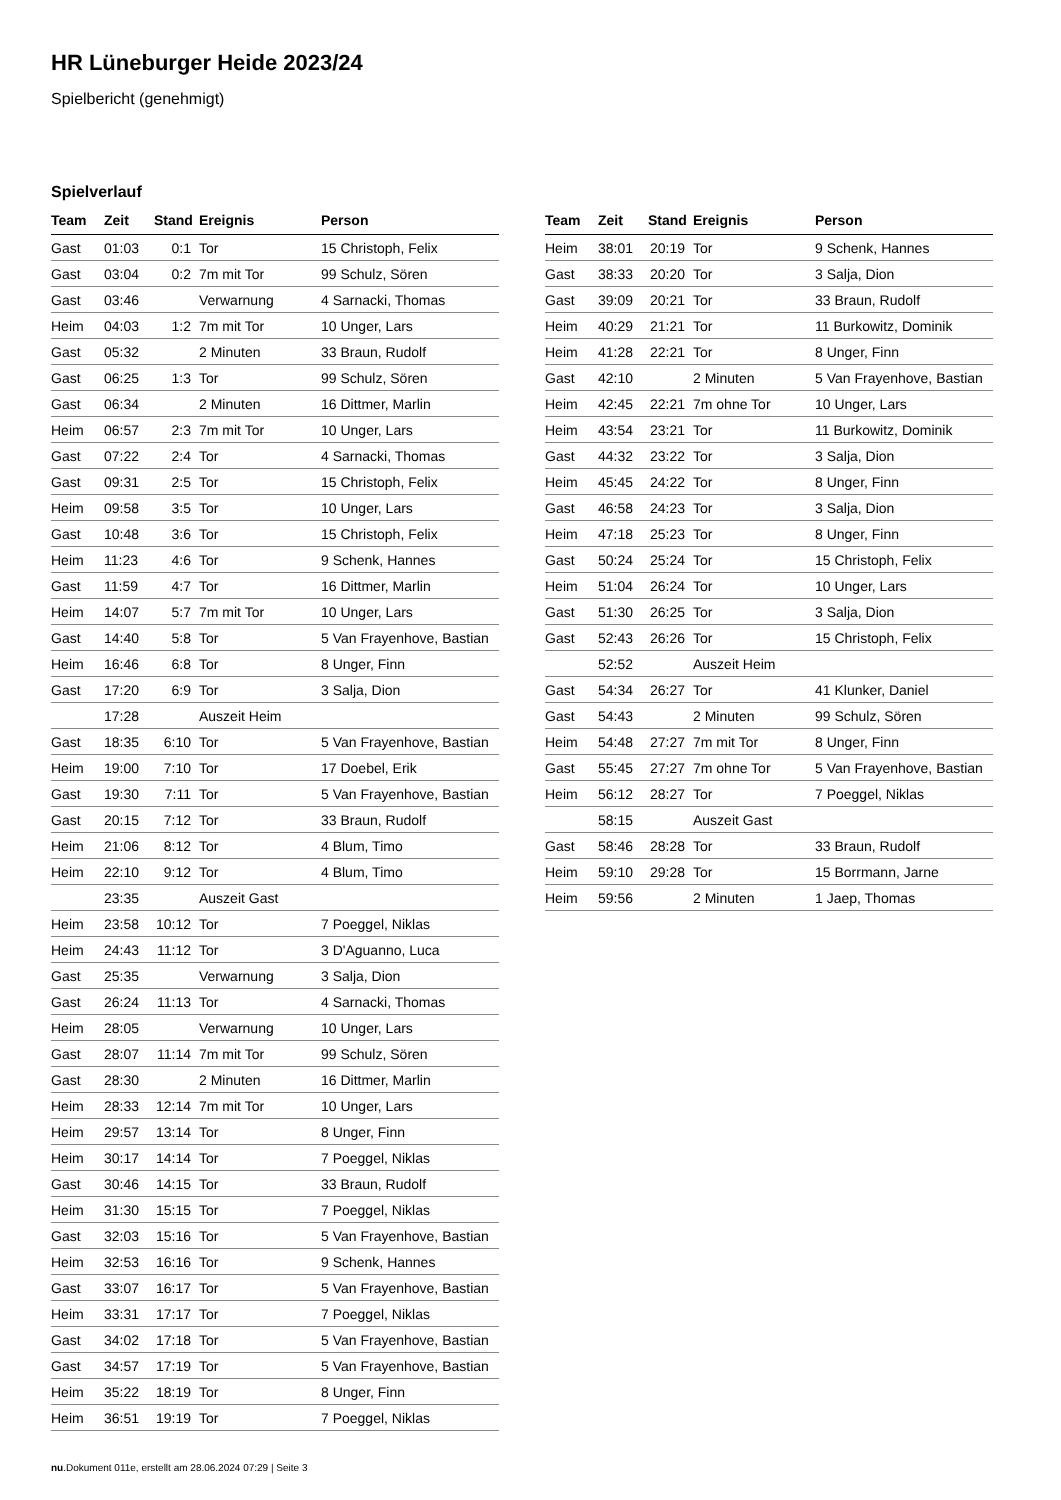HR Lüneburger Heide 2023/24
Spielbericht (genehmigt)
Spielverlauf
| Team | Zeit | Stand | Ereignis | Person |
| --- | --- | --- | --- | --- |
| Gast | 01:03 | 0:1 | Tor | 15 Christoph, Felix |
| Gast | 03:04 | 0:2 | 7m mit Tor | 99 Schulz, Sören |
| Gast | 03:46 | | Verwarnung | 4 Sarnacki, Thomas |
| Heim | 04:03 | 1:2 | 7m mit Tor | 10 Unger, Lars |
| Gast | 05:32 | | 2 Minuten | 33 Braun, Rudolf |
| Gast | 06:25 | 1:3 | Tor | 99 Schulz, Sören |
| Gast | 06:34 | | 2 Minuten | 16 Dittmer, Marlin |
| Heim | 06:57 | 2:3 | 7m mit Tor | 10 Unger, Lars |
| Gast | 07:22 | 2:4 | Tor | 4 Sarnacki, Thomas |
| Gast | 09:31 | 2:5 | Tor | 15 Christoph, Felix |
| Heim | 09:58 | 3:5 | Tor | 10 Unger, Lars |
| Gast | 10:48 | 3:6 | Tor | 15 Christoph, Felix |
| Heim | 11:23 | 4:6 | Tor | 9 Schenk, Hannes |
| Gast | 11:59 | 4:7 | Tor | 16 Dittmer, Marlin |
| Heim | 14:07 | 5:7 | 7m mit Tor | 10 Unger, Lars |
| Gast | 14:40 | 5:8 | Tor | 5 Van Frayenhove, Bastian |
| Heim | 16:46 | 6:8 | Tor | 8 Unger, Finn |
| Gast | 17:20 | 6:9 | Tor | 3 Salja, Dion |
| | 17:28 | | Auszeit Heim | |
| Gast | 18:35 | 6:10 | Tor | 5 Van Frayenhove, Bastian |
| Heim | 19:00 | 7:10 | Tor | 17 Doebel, Erik |
| Gast | 19:30 | 7:11 | Tor | 5 Van Frayenhove, Bastian |
| Gast | 20:15 | 7:12 | Tor | 33 Braun, Rudolf |
| Heim | 21:06 | 8:12 | Tor | 4 Blum, Timo |
| Heim | 22:10 | 9:12 | Tor | 4 Blum, Timo |
| | 23:35 | | Auszeit Gast | |
| Heim | 23:58 | 10:12 | Tor | 7 Poeggel, Niklas |
| Heim | 24:43 | 11:12 | Tor | 3 D'Aguanno, Luca |
| Gast | 25:35 | | Verwarnung | 3 Salja, Dion |
| Gast | 26:24 | 11:13 | Tor | 4 Sarnacki, Thomas |
| Heim | 28:05 | | Verwarnung | 10 Unger, Lars |
| Gast | 28:07 | 11:14 | 7m mit Tor | 99 Schulz, Sören |
| Gast | 28:30 | | 2 Minuten | 16 Dittmer, Marlin |
| Heim | 28:33 | 12:14 | 7m mit Tor | 10 Unger, Lars |
| Heim | 29:57 | 13:14 | Tor | 8 Unger, Finn |
| Heim | 30:17 | 14:14 | Tor | 7 Poeggel, Niklas |
| Gast | 30:46 | 14:15 | Tor | 33 Braun, Rudolf |
| Heim | 31:30 | 15:15 | Tor | 7 Poeggel, Niklas |
| Gast | 32:03 | 15:16 | Tor | 5 Van Frayenhove, Bastian |
| Heim | 32:53 | 16:16 | Tor | 9 Schenk, Hannes |
| Gast | 33:07 | 16:17 | Tor | 5 Van Frayenhove, Bastian |
| Heim | 33:31 | 17:17 | Tor | 7 Poeggel, Niklas |
| Gast | 34:02 | 17:18 | Tor | 5 Van Frayenhove, Bastian |
| Gast | 34:57 | 17:19 | Tor | 5 Van Frayenhove, Bastian |
| Heim | 35:22 | 18:19 | Tor | 8 Unger, Finn |
| Heim | 36:51 | 19:19 | Tor | 7 Poeggel, Niklas |
| Team | Zeit | Stand | Ereignis | Person |
| --- | --- | --- | --- | --- |
| Heim | 38:01 | 20:19 | Tor | 9 Schenk, Hannes |
| Gast | 38:33 | 20:20 | Tor | 3 Salja, Dion |
| Gast | 39:09 | 20:21 | Tor | 33 Braun, Rudolf |
| Heim | 40:29 | 21:21 | Tor | 11 Burkowitz, Dominik |
| Heim | 41:28 | 22:21 | Tor | 8 Unger, Finn |
| Gast | 42:10 | | 2 Minuten | 5 Van Frayenhove, Bastian |
| Heim | 42:45 | 22:21 | 7m ohne Tor | 10 Unger, Lars |
| Heim | 43:54 | 23:21 | Tor | 11 Burkowitz, Dominik |
| Gast | 44:32 | 23:22 | Tor | 3 Salja, Dion |
| Heim | 45:45 | 24:22 | Tor | 8 Unger, Finn |
| Gast | 46:58 | 24:23 | Tor | 3 Salja, Dion |
| Heim | 47:18 | 25:23 | Tor | 8 Unger, Finn |
| Gast | 50:24 | 25:24 | Tor | 15 Christoph, Felix |
| Heim | 51:04 | 26:24 | Tor | 10 Unger, Lars |
| Gast | 51:30 | 26:25 | Tor | 3 Salja, Dion |
| Gast | 52:43 | 26:26 | Tor | 15 Christoph, Felix |
| | 52:52 | | Auszeit Heim | |
| Gast | 54:34 | 26:27 | Tor | 41 Klunker, Daniel |
| Gast | 54:43 | | 2 Minuten | 99 Schulz, Sören |
| Heim | 54:48 | 27:27 | 7m mit Tor | 8 Unger, Finn |
| Gast | 55:45 | 27:27 | 7m ohne Tor | 5 Van Frayenhove, Bastian |
| Heim | 56:12 | 28:27 | Tor | 7 Poeggel, Niklas |
| | 58:15 | | Auszeit Gast | |
| Gast | 58:46 | 28:28 | Tor | 33 Braun, Rudolf |
| Heim | 59:10 | 29:28 | Tor | 15 Borrmann, Jarne |
| Heim | 59:56 | | 2 Minuten | 1 Jaep, Thomas |
nu.Dokument 011e, erstellt am 28.06.2024 07:29 | Seite 3